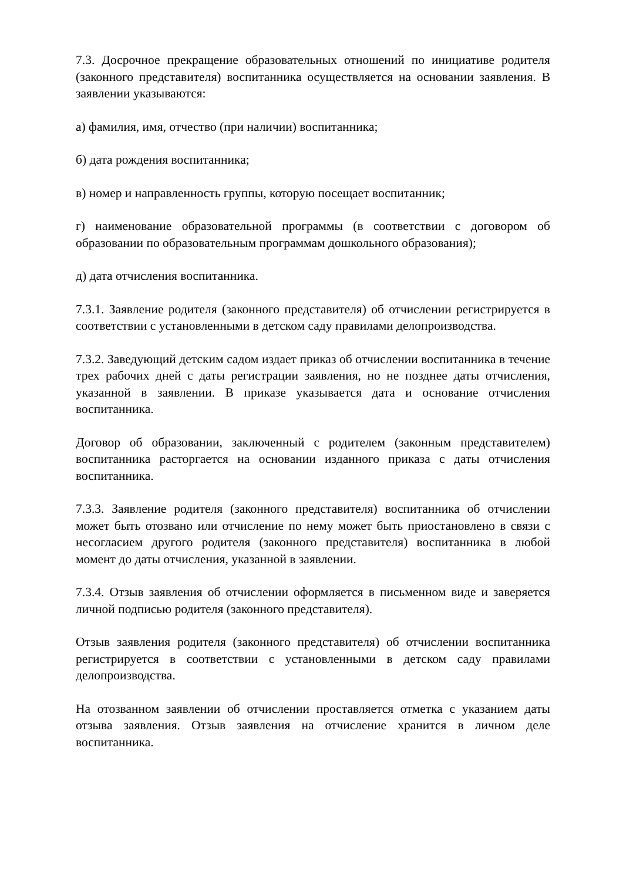7.3. Досрочное прекращение образовательных отношений по инициативе родителя (законного представителя) воспитанника осуществляется на основании заявления. В заявлении указываются:
а) фамилия, имя, отчество (при наличии) воспитанника;
б) дата рождения воспитанника;
в) номер и направленность группы, которую посещает воспитанник;
г) наименование образовательной программы (в соответствии с договором об образовании по образовательным программам дошкольного образования);
д) дата отчисления воспитанника.
7.3.1. Заявление родителя (законного представителя) об отчислении регистрируется в соответствии с установленными в детском саду правилами делопроизводства.
7.3.2. Заведующий детским садом издает приказ об отчислении воспитанника в течение трех рабочих дней с даты регистрации заявления, но не позднее даты отчисления, указанной в заявлении. В приказе указывается дата и основание отчисления воспитанника.
Договор об образовании, заключенный с родителем (законным представителем) воспитанника расторгается на основании изданного приказа с даты отчисления воспитанника.
7.3.3. Заявление родителя (законного представителя) воспитанника об отчислении может быть отозвано или отчисление по нему может быть приостановлено в связи с несогласием другого родителя (законного представителя) воспитанника в любой момент до даты отчисления, указанной в заявлении.
7.3.4. Отзыв заявления об отчислении оформляется в письменном виде и заверяется личной подписью родителя (законного представителя).
Отзыв заявления родителя (законного представителя) об отчислении воспитанника регистрируется в соответствии с установленными в детском саду правилами делопроизводства.
На отозванном заявлении об отчислении проставляется отметка с указанием даты отзыва заявления. Отзыв заявления на отчисление хранится в личном деле воспитанника.